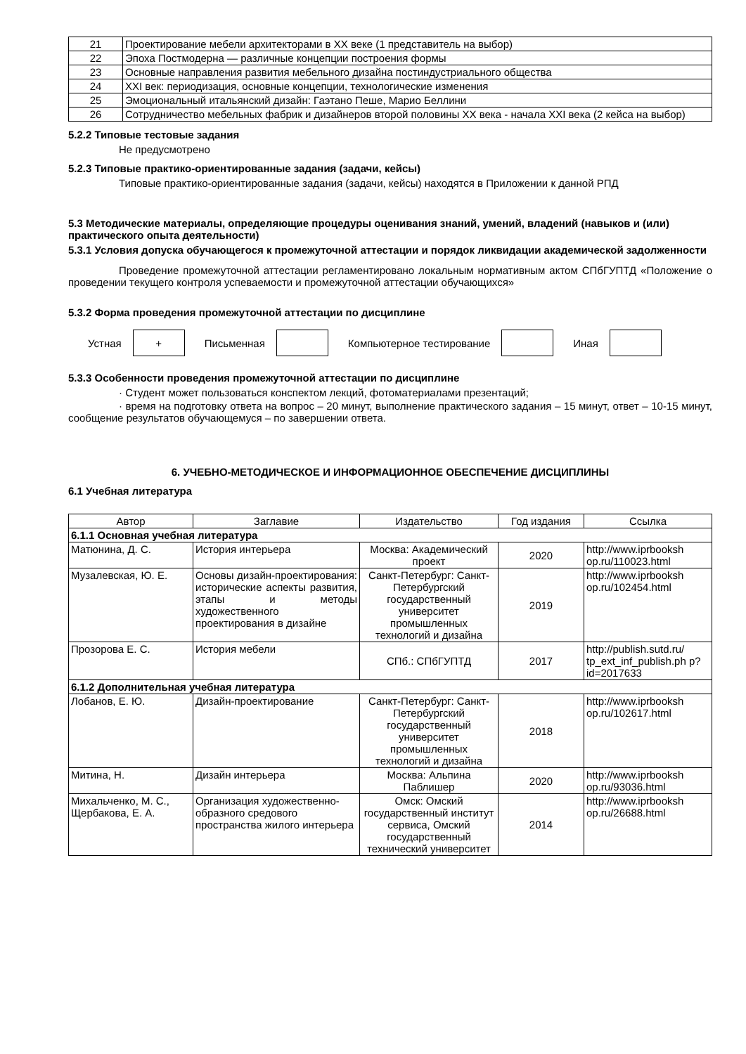| 21 | Проектирование мебели архитекторами в XX веке (1 представитель на выбор) |
| 22 | Эпоха Постмодерна — различные концепции построения формы |
| 23 | Основные направления развития мебельного дизайна постиндустриального общества |
| 24 | XXI век: периодизация, основные концепции, технологические изменения |
| 25 | Эмоциональный итальянский дизайн: Гаэтано Пеше, Марио Беллини |
| 26 | Сотрудничество мебельных фабрик и дизайнеров второй половины XX века - начала XXI века (2 кейса на выбор) |
5.2.2 Типовые тестовые задания
Не предусмотрено
5.2.3 Типовые практико-ориентированные задания (задачи, кейсы)
Типовые практико-ориентированные задания (задачи, кейсы) находятся в Приложении к данной РПД
5.3 Методические материалы, определяющие процедуры оценивания знаний, умений, владений (навыков и (или) практического опыта деятельности)
5.3.1 Условия допуска обучающегося к промежуточной аттестации и порядок ликвидации академической задолженности
Проведение промежуточной аттестации регламентировано локальным нормативным актом СПбГУПТД «Положение о проведении текущего контроля успеваемости и промежуточной аттестации обучающихся»
5.3.2 Форма проведения промежуточной аттестации по дисциплине
Устная + Письменная Компьютерное тестирование Иная
5.3.3 Особенности проведения промежуточной аттестации по дисциплине
· Студент может пользоваться конспектом лекций, фотоматериалами презентаций;
· время на подготовку ответа на вопрос – 20 минут, выполнение практического задания – 15 минут, ответ – 10-15 минут, сообщение результатов обучающемуся – по завершении ответа.
6. УЧЕБНО-МЕТОДИЧЕСКОЕ И ИНФОРМАЦИОННОЕ ОБЕСПЕЧЕНИЕ ДИСЦИПЛИНЫ
6.1 Учебная литература
| Автор | Заглавие | Издательство | Год издания | Ссылка |
| --- | --- | --- | --- | --- |
| 6.1.1 Основная учебная литература | | | | |
| Матюнина, Д. С. | История интерьера | Москва: Академический проект | 2020 | http://www.iprbooksh op.ru/110023.html |
| Музалевская, Ю. Е. | Основы дизайн-проектирования: исторические аспекты развития, этапы и методы художественного проектирования в дизайне | Санкт-Петербург: Санкт-Петербургский государственный университет промышленных технологий и дизайна | 2019 | http://www.iprbooksh op.ru/102454.html |
| Прозорова Е. С. | История мебели | СПб.: СПбГУПТД | 2017 | http://publish.sutd.ru/ tp_ext_inf_publish.ph p?id=2017633 |
| 6.1.2 Дополнительная учебная литература | | | | |
| Лобанов, Е. Ю. | Дизайн-проектирование | Санкт-Петербург: Санкт-Петербургский государственный университет промышленных технологий и дизайна | 2018 | http://www.iprbooksh op.ru/102617.html |
| Митина, Н. | Дизайн интерьера | Москва: Альпина Паблишер | 2020 | http://www.iprbooksh op.ru/93036.html |
| Михальченко, М. С., Щербакова, Е. А. | Организация художественно-образного средового пространства жилого интерьера | Омск: Омский государственный институт сервиса, Омский государственный технический университет | 2014 | http://www.iprbooksh op.ru/26688.html |